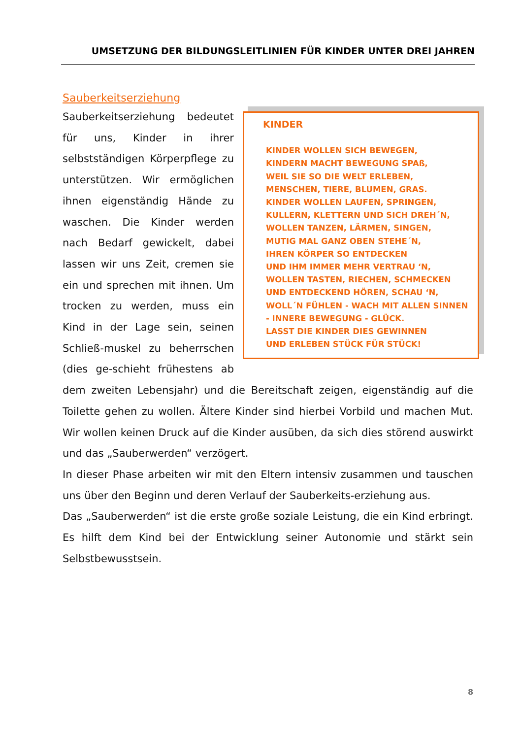UMSETZUNG DER BILDUNGSLEITLINIEN FÜR KINDER UNTER DREI JAHREN
Sauberkeitserziehung
KINDER
KINDER WOLLEN SICH BEWEGEN,
KINDERN MACHT BEWEGUNG SPAß,
WEIL SIE SO DIE WELT ERLEBEN,
MENSCHEN, TIERE, BLUMEN, GRAS.
KINDER WOLLEN LAUFEN, SPRINGEN,
KULLERN, KLETTERN UND SICH DREH´N,
WOLLEN TANZEN, LÄRMEN, SINGEN,
MUTIG MAL GANZ OBEN STEHE´N,
IHREN KÖRPER SO ENTDECKEN
UND IHM IMMER MEHR VERTRAU ‘N,
WOLLEN TASTEN, RIECHEN, SCHMECKEN
UND ENTDECKEND HÖREN, SCHAU ‘N,
WOLL´N FÜHLEN - WACH MIT ALLEN SINNEN
- INNERE BEWEGUNG - GLÜCK.
LASST DIE KINDER DIES GEWINNEN
UND ERLEBEN STÜCK FÜR STÜCK!
Sauberkeitserziehung bedeutet für uns, Kinder in ihrer selbstständigen Körperpflege zu unterstützen. Wir ermöglichen ihnen eigenständig Hände zu waschen. Die Kinder werden nach Bedarf gewickelt, dabei lassen wir uns Zeit, cremen sie ein und sprechen mit ihnen. Um trocken zu werden, muss ein Kind in der Lage sein, seinen Schließ-muskel zu beherrschen (dies ge-schieht frühestens ab dem zweiten Lebensjahr) und die Bereitschaft zeigen, eigenständig auf die Toilette gehen zu wollen. Ältere Kinder sind hierbei Vorbild und machen Mut. Wir wollen keinen Druck auf die Kinder ausüben, da sich dies störend auswirkt und das „Sauberwerden“ verzögert.
In dieser Phase arbeiten wir mit den Eltern intensiv zusammen und tauschen uns über den Beginn und deren Verlauf der Sauberkeits-erziehung aus.
Das „Sauberwerden“ ist die erste große soziale Leistung, die ein Kind erbringt. Es hilft dem Kind bei der Entwicklung seiner Autonomie und stärkt sein Selbstbewusstsein.
8